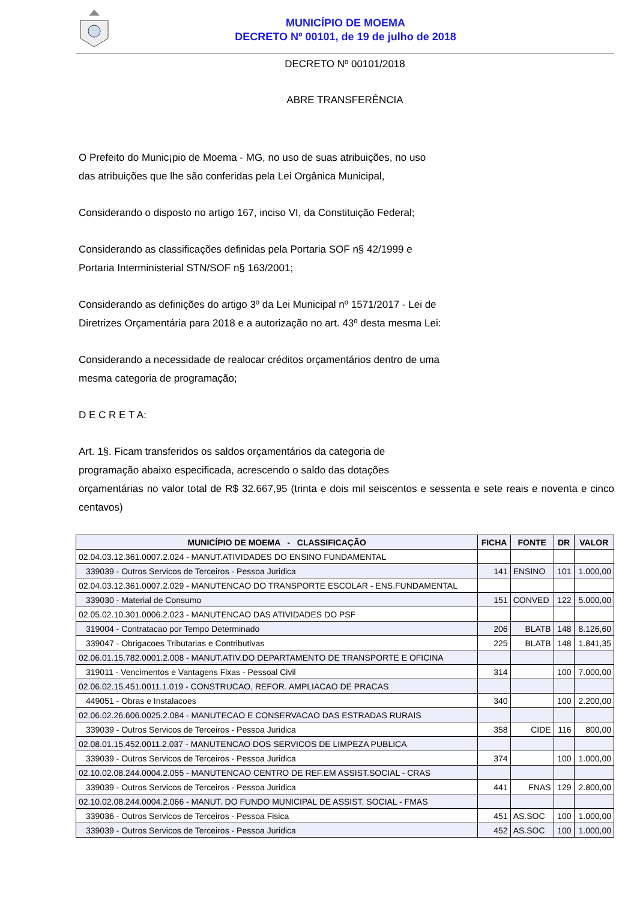MUNICÍPIO DE MOEMA
DECRETO Nº 00101, de 19 de julho de 2018
DECRETO Nº 00101/2018
ABRE TRANSFERÊNCIA
O Prefeito do Munic¡pio de Moema - MG, no uso de suas atribuições, no uso das atribuições que lhe são conferidas pela Lei Orgânica Municipal,
Considerando o disposto no artigo 167, inciso VI, da Constituição Federal;
Considerando as classificações definidas pela Portaria SOF n§ 42/1999 e Portaria Interministerial STN/SOF n§ 163/2001;
Considerando as definições do artigo 3º da Lei Municipal nº 1571/2017 - Lei de Diretrizes Orçamentária para 2018 e a autorização no art. 43º desta mesma Lei:
Considerando a necessidade de realocar créditos orçamentários dentro de uma mesma categoria de programação;
D E C R E T A:
Art. 1§. Ficam transferidos os saldos orçamentários da categoria de
programação abaixo especificada, acrescendo o saldo das dotações
orçamentárias no valor total de R$ 32.667,95 (trinta e dois mil seiscentos e sessenta e sete reais e noventa e cinco centavos)
| MUNICÍPIO DE MOEMA - CLASSIFICAÇÃO | FICHA | FONTE | DR | VALOR |
| --- | --- | --- | --- | --- |
| 02.04.03.12.361.0007.2.024 - MANUT.ATIVIDADES DO ENSINO FUNDAMENTAL | | | | |
| 339039 - Outros Servicos de Terceiros - Pessoa Juridica | 141 | ENSINO | 101 | 1.000,00 |
| 02.04.03.12.361.0007.2.029 - MANUTENCAO DO TRANSPORTE ESCOLAR - ENS.FUNDAMENTAL | | | | |
| 339030 - Material de Consumo | 151 | CONVED | 122 | 5.000,00 |
| 02.05.02.10.301.0006.2.023 - MANUTENCAO DAS ATIVIDADES DO PSF | | | | |
| 319004 - Contratacao por Tempo Determinado | 206 | BLATB | 148 | 8.126,60 |
| 339047 - Obrigacoes Tributarias e Contributivas | 225 | BLATB | 148 | 1.841,35 |
| 02.06.01.15.782.0001.2.008 - MANUT.ATIV.DO DEPARTAMENTO DE TRANSPORTE E OFICINA | | | | |
| 319011 - Vencimentos e Vantagens Fixas - Pessoal Civil | 314 | | 100 | 7.000,00 |
| 02.06.02.15.451.0011.1.019 - CONSTRUCAO, REFOR. AMPLIACAO DE PRACAS | | | | |
| 449051 - Obras e Instalacoes | 340 | | 100 | 2.200,00 |
| 02.06.02.26.606.0025.2.084 - MANUTECAO E CONSERVACAO DAS ESTRADAS RURAIS | | | | |
| 339039 - Outros Servicos de Terceiros - Pessoa Juridica | 358 | CIDE | 116 | 800,00 |
| 02.08.01.15.452.0011.2.037 - MANUTENCAO DOS SERVICOS DE LIMPEZA PUBLICA | | | | |
| 339039 - Outros Servicos de Terceiros - Pessoa Juridica | 374 | | 100 | 1.000,00 |
| 02.10.02.08.244.0004.2.055 - MANUTENCAO CENTRO DE REF.EM ASSIST.SOCIAL - CRAS | | | | |
| 339039 - Outros Servicos de Terceiros - Pessoa Juridica | 441 | FNAS | 129 | 2.800,00 |
| 02.10.02.08.244.0004.2.066 - MANUT. DO FUNDO MUNICIPAL DE ASSIST. SOCIAL - FMAS | | | | |
| 339036 - Outros Servicos de Terceiros - Pessoa Fisica | 451 | AS.SOC | 100 | 1.000,00 |
| 339039 - Outros Servicos de Terceiros - Pessoa Juridica | 452 | AS.SOC | 100 | 1.000,00 |